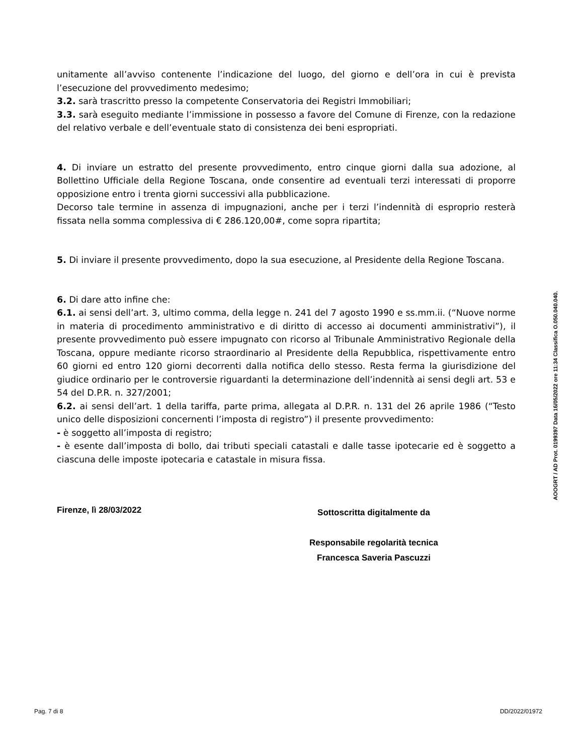unitamente all’avviso contenente l’indicazione del luogo, del giorno e dell’ora in cui è prevista l’esecuzione del provvedimento medesimo;
3.2. sarà trascritto presso la competente Conservatoria dei Registri Immobiliari;
3.3. sarà eseguito mediante l’immissione in possesso a favore del Comune di Firenze, con la redazione del relativo verbale e dell’eventuale stato di consistenza dei beni espropriati.
4. Di inviare un estratto del presente provvedimento, entro cinque giorni dalla sua adozione, al Bollettino Ufficiale della Regione Toscana, onde consentire ad eventuali terzi interessati di proporre opposizione entro i trenta giorni successivi alla pubblicazione.
Decorso tale termine in assenza di impugnazioni, anche per i terzi l’indennità di esproprio resterà fissata nella somma complessiva di € 286.120,00#, come sopra ripartita;
5. Di inviare il presente provvedimento, dopo la sua esecuzione, al Presidente della Regione Toscana.
6. Di dare atto infine che:
6.1. ai sensi dell’art. 3, ultimo comma, della legge n. 241 del 7 agosto 1990 e ss.mm.ii. (“Nuove norme in materia di procedimento amministrativo e di diritto di accesso ai documenti amministrativi”), il presente provvedimento può essere impugnato con ricorso al Tribunale Amministrativo Regionale della Toscana, oppure mediante ricorso straordinario al Presidente della Repubblica, rispettivamente entro 60 giorni ed entro 120 giorni decorrenti dalla notifica dello stesso. Resta ferma la giurisdizione del giudice ordinario per le controversie riguardanti la determinazione dell’indennità ai sensi degli art. 53 e 54 del D.P.R. n. 327/2001;
6.2. ai sensi dell’art. 1 della tariffa, parte prima, allegata al D.P.R. n. 131 del 26 aprile 1986 (“Testo unico delle disposizioni concernenti l’imposta di registro”) il presente provvedimento:
- è soggetto all’imposta di registro;
- è esente dall’imposta di bollo, dai tributi speciali catastali e dalle tasse ipotecarie ed è soggetto a ciascuna delle imposte ipotecaria e catastale in misura fissa.
Firenze, lì 28/03/2022
Sottoscritta digitalmente da
Responsabile regolarità tecnica
Francesca Saveria Pascuzzi
AOOGRT / AD Prot. 0199397 Data 16/05/2022 ore 11:34 Classifica O.050.040.040.
Pag. 7 di 8 DD/2022/01972